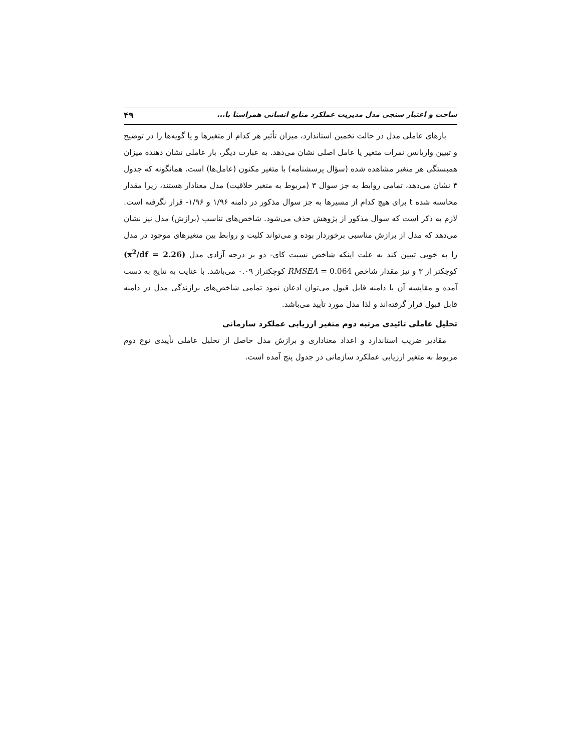ساخت و اعتبار سنجی مدل مدیریت عملکرد منابع انسانی همراستا با... ۴۹
بارهای عاملی مدل در حالت تخمین استاندارد، میزان تأثیر هر کدام از متغیرها و یا گویه‌ها را در توضیح و تبیین واریانس نمرات متغیر یا عامل اصلی نشان می‌دهد. به عبارت دیگر، بار عاملی نشان دهنده میزان همبستگی هر متغیر مشاهده شده (سؤال پرسشنامه) با متغیر مکنون (عامل‌ها) است. همانگونه که جدول ۴ نشان می‌دهد، تمامی روابط به جز سوال ۳ (مربوط به متغیر خلاقیت) مدل معنادار هستند، زیرا مقدار محاسبه شده t برای هیچ کدام از مسیرها به جز سوال مذکور در دامنه ۱/۹۶ و ۱/۹۶- قرار نگرفته است. لازم به ذکر است که سوال مذکور از پژوهش حذف می‌شود. شاخص‌های تناسب (برازش) مدل نیز نشان می‌دهد که مدل از برازش مناسبی برخوردار بوده و می‌تواند کلیت و روابط بین متغیرهای موجود در مدل را به خوبی تبیین کند به علت اینکه شاخص نسبت کای- دو بر درجه آزادی مدل (x<sup>2</sup>/df = 2.26) کوچکتر از ۳ و نیز مقدار شاخص RMSEA = 0.064 کوچکتراز ۰.۰۹ می‌باشد. با عنایت به نتایج به دست آمده و مقایسه آن با دامنه قابل قبول می‌توان اذعان نمود تمامی شاخص‌های برازندگی مدل در دامنه قابل قبول قرار گرفته‌اند و لذا مدل مورد تأیید می‌باشد.
تحلیل عاملی تائیدی مرتبه دوم متغیر ارزیابی عملکرد سازمانی
مقادیر ضریب استاندارد و اعداد معناداری و برازش مدل حاصل از تحلیل عاملی تأییدی نوع دوم مربوط به متغیر ارزیابی عملکرد سازمانی در جدول پنج آمده است.